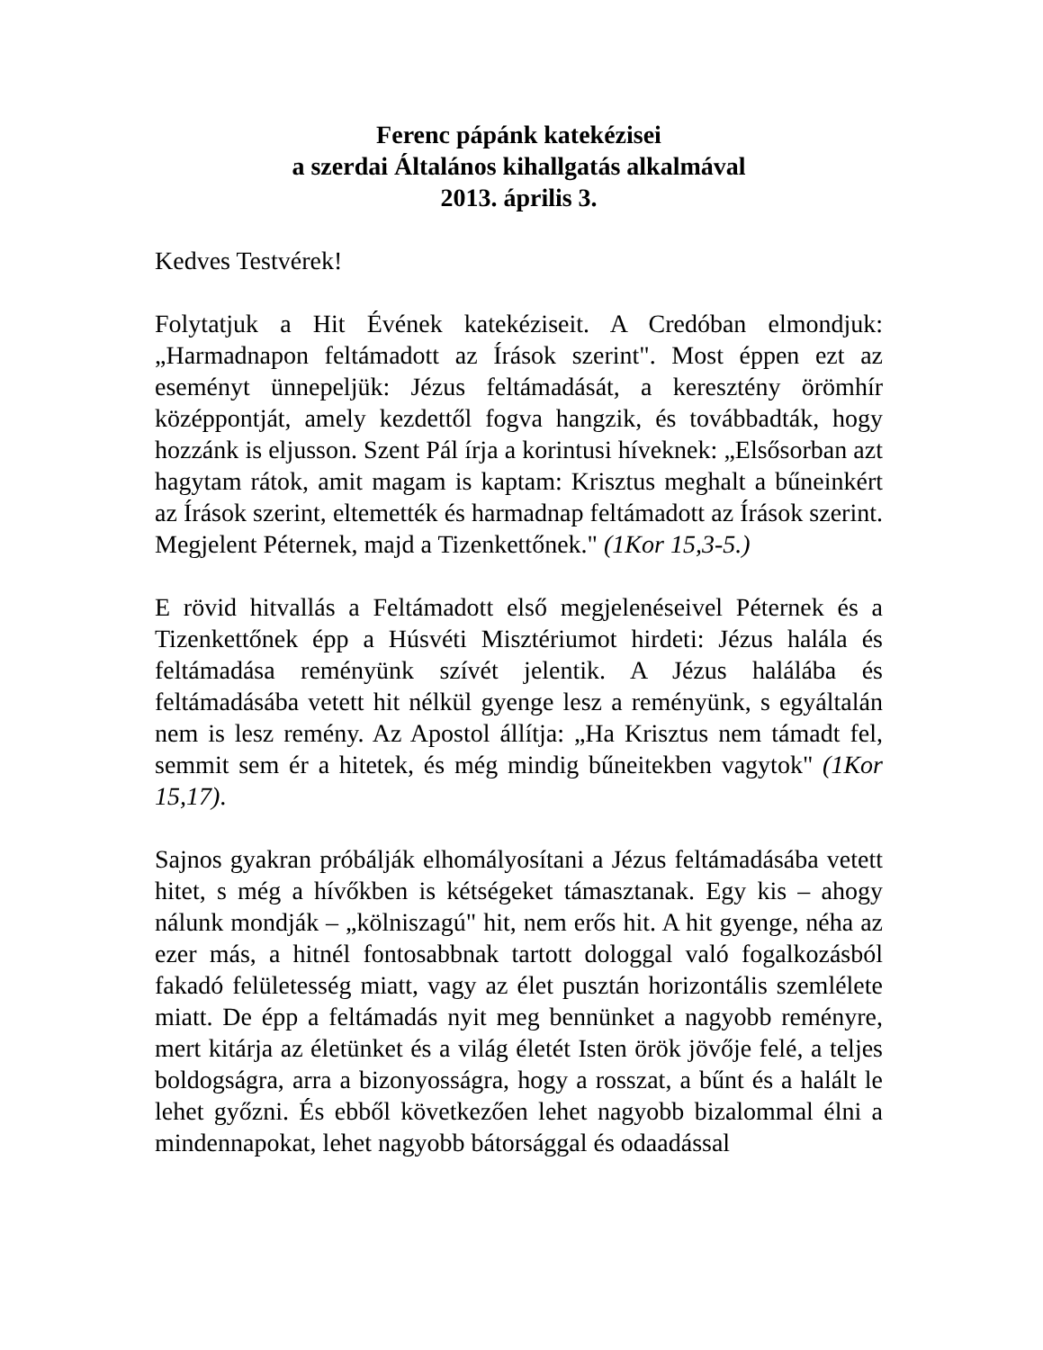Ferenc pápánk katekézisei
a szerdai Általános kihallgatás alkalmával
2013. április 3.
Kedves Testvérek!
Folytatjuk a Hit Évének katekéziseit. A Credóban elmondjuk: „Harmadnapon feltámadott az Írások szerint". Most éppen ezt az eseményt ünnepeljük: Jézus feltámadását, a keresztény örömhír középpontját, amely kezdettől fogva hangzik, és továbbadták, hogy hozzánk is eljusson. Szent Pál írja a korintusi híveknek: „Elsősorban azt hagytam rátok, amit magam is kaptam: Krisztus meghalt a bűneinkért az Írások szerint, eltemették és harmadnap feltámadott az Írások szerint. Megjelent Péternek, majd a Tizenkettőnek." (1Kor 15,3-5.)
E rövid hitvallás a Feltámadott első megjelenéseivel Péternek és a Tizenkettőnek épp a Húsvéti Misztériumot hirdeti: Jézus halála és feltámadása reményünk szívét jelentik. A Jézus halálába és feltámadásába vetett hit nélkül gyenge lesz a reményünk, s egyáltalán nem is lesz remény. Az Apostol állítja: „Ha Krisztus nem támadt fel, semmit sem ér a hitetek, és még mindig bűneitekben vagytok" (1Kor 15,17).
Sajnos gyakran próbálják elhomályosítani a Jézus feltámadásába vetett hitet, s még a hívőkben is kétségeket támasztanak. Egy kis – ahogy nálunk mondják – „kölniszagú" hit, nem erős hit. A hit gyenge, néha az ezer más, a hitnél fontosabbnak tartott dologgal való fogalkozásból fakadó felületesség miatt, vagy az élet pusztán horizontális szemlélete miatt. De épp a feltámadás nyit meg bennünket a nagyobb reményre, mert kitárja az életünket és a világ életét Isten örök jövője felé, a teljes boldogságra, arra a bizonyosságra, hogy a rosszat, a bűnt és a halált le lehet győzni. És ebből következően lehet nagyobb bizalommal élni a mindennapokat, lehet nagyobb bátorsággal és odaadással